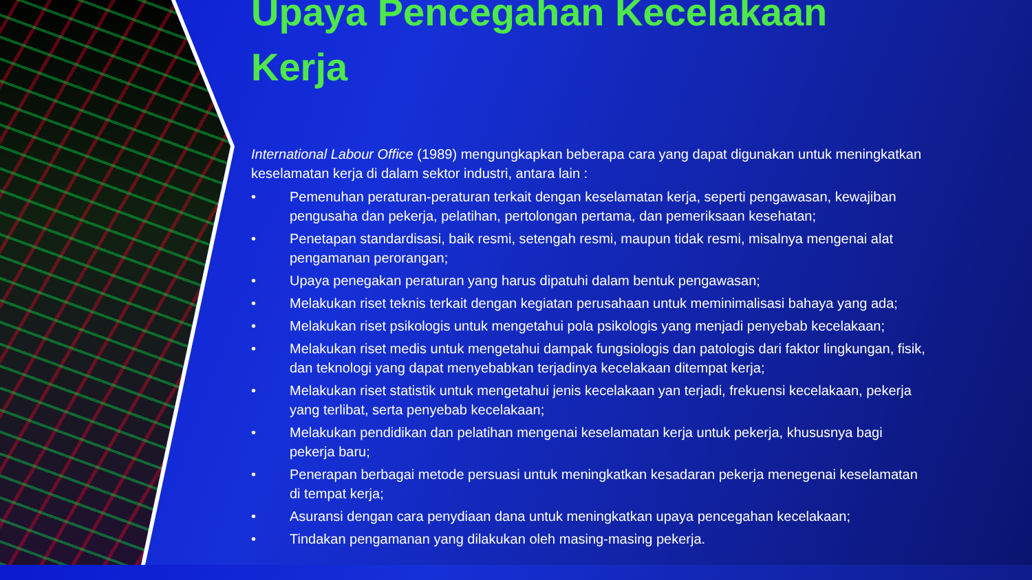Upaya Pencegahan Kecelakaan Kerja
International Labour Office (1989) mengungkapkan beberapa cara yang dapat digunakan untuk meningkatkan keselamatan kerja di dalam sektor industri, antara lain :
• Pemenuhan peraturan-peraturan terkait dengan keselamatan kerja, seperti pengawasan, kewajiban pengusaha dan pekerja, pelatihan, pertolongan pertama, dan pemeriksaan kesehatan;
• Penetapan standardisasi, baik resmi, setengah resmi, maupun tidak resmi, misalnya mengenai alat pengamanan perorangan;
• Upaya penegakan peraturan yang harus dipatuhi dalam bentuk pengawasan;
• Melakukan riset teknis terkait dengan kegiatan perusahaan untuk meminimalisasi bahaya yang ada;
• Melakukan riset psikologis untuk mengetahui pola psikologis yang menjadi penyebab kecelakaan;
• Melakukan riset medis untuk mengetahui dampak fungsiologis dan patologis dari faktor lingkungan, fisik, dan teknologi yang dapat menyebabkan terjadinya kecelakaan ditempat kerja;
• Melakukan riset statistik untuk mengetahui jenis kecelakaan yan terjadi, frekuensi kecelakaan, pekerja yang terlibat, serta penyebab kecelakaan;
• Melakukan pendidikan dan pelatihan mengenai keselamatan kerja untuk pekerja, khususnya bagi pekerja baru;
• Penerapan berbagai metode persuasi untuk meningkatkan kesadaran pekerja menegenai keselamatan di tempat kerja;
• Asuransi dengan cara penydiaan dana untuk meningkatkan upaya pencegahan kecelakaan;
• Tindakan pengamanan yang dilakukan oleh masing-masing pekerja.